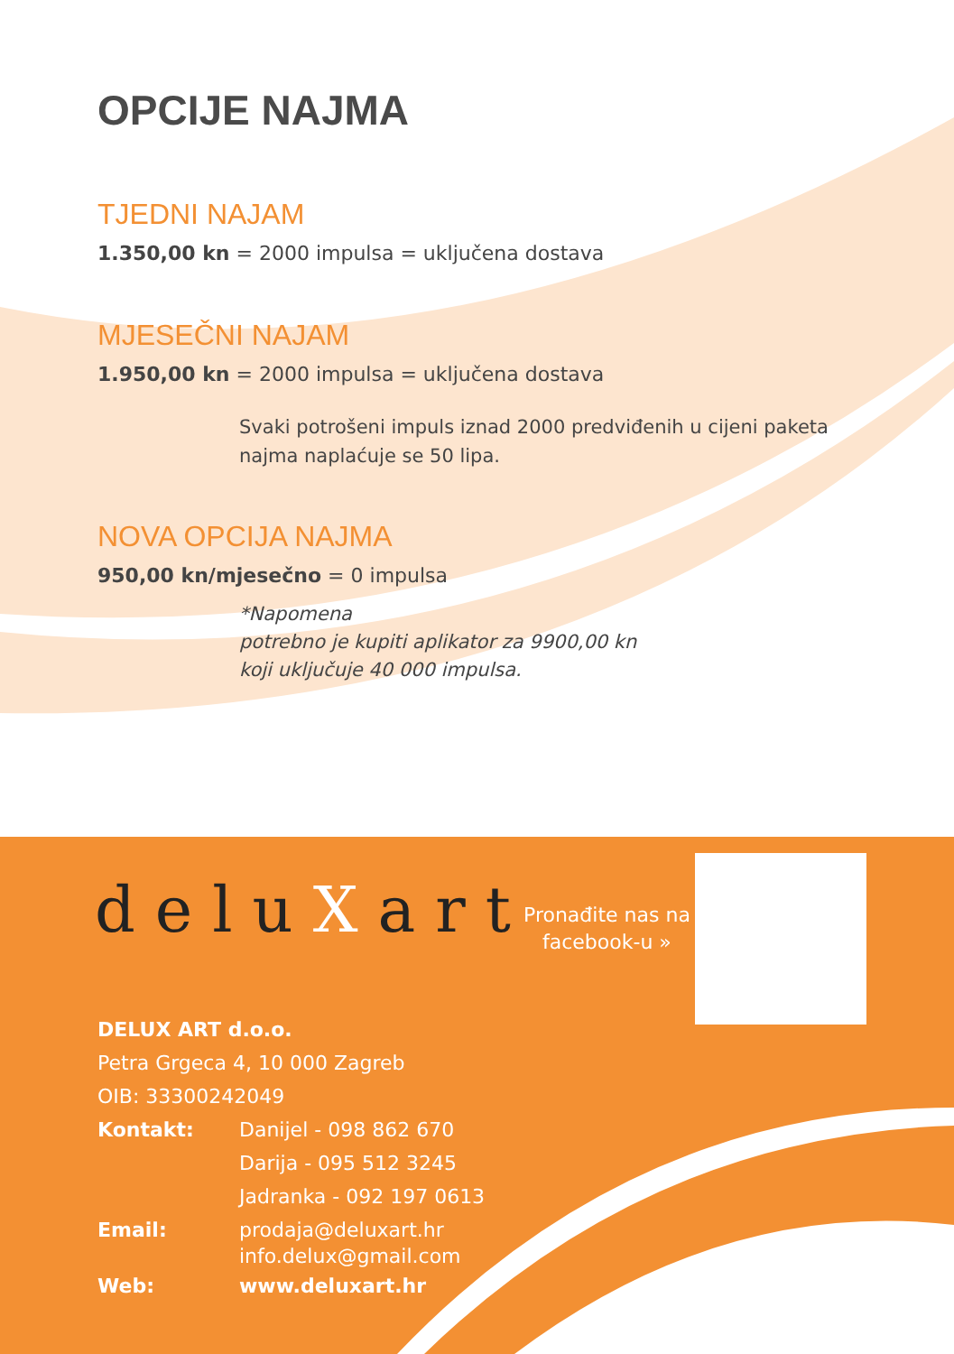OPCIJE NAJMA
TJEDNI NAJAM
1.350,00 kn = 2000 impulsa = uključena dostava
MJESEČNI NAJAM
1.950,00 kn = 2000 impulsa = uključena dostava
Svaki potrošeni impuls iznad 2000 predviđenih u cijeni paketa
najma naplaćuje se 50 lipa.
NOVA OPCIJA NAJMA
950,00 kn/mjesečno = 0 impulsa
*Napomena
potrebno je kupiti aplikator za 9900,00 kn
koji uključuje 40 000 impulsa.
deluXart
Pronađite nas na
facebook-u »
DELUX ART d.o.o.
Petra Grgeca 4, 10 000 Zagreb
OIB: 33300242049
| Kontakt: | Danijel - 098 862 670 Darija - 095 512 3245 Jadranka - 092 197 0613 |
| Email: | prodaja@deluxart.hr info.delux@gmail.com |
| Web: | www.deluxart.hr |